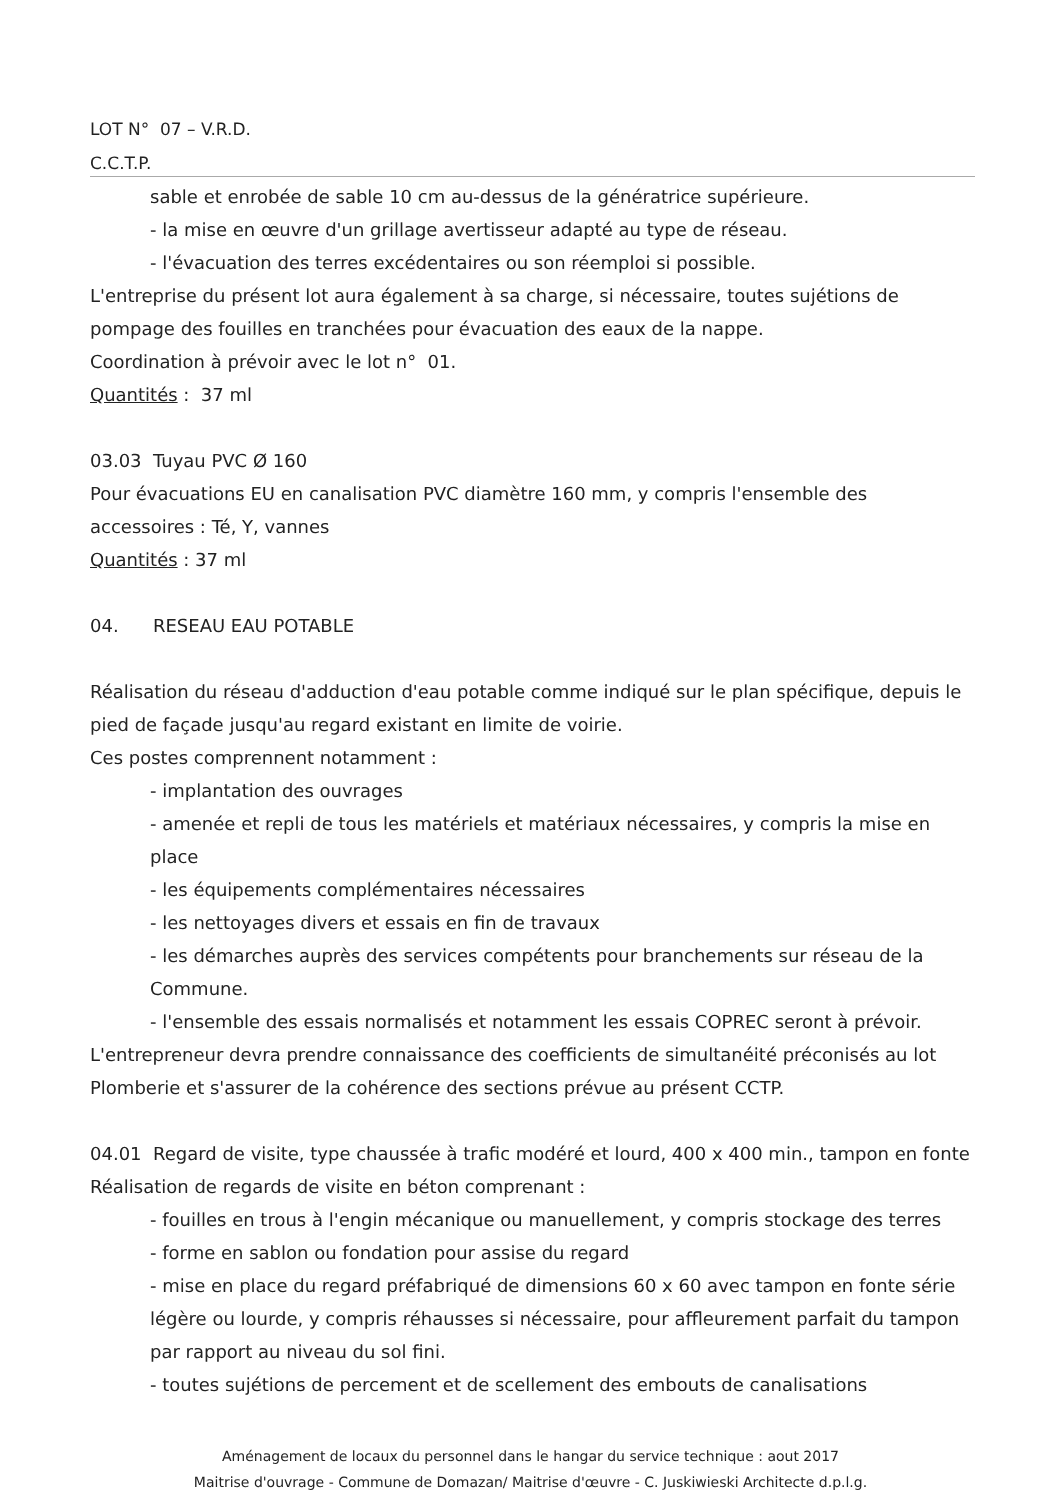LOT N° 07 – V.R.D.
C.C.T.P.
sable et enrobée de sable 10 cm au-dessus de la génératrice supérieure.
- la mise en œuvre d'un grillage avertisseur adapté au type de réseau.
- l'évacuation des terres excédentaires ou son réemploi si possible.
L'entreprise du présent lot aura également à sa charge, si nécessaire, toutes sujétions de pompage des fouilles en tranchées pour évacuation des eaux de la nappe.
Coordination à prévoir avec le lot n° 01.
Quantités : 37 ml
03.03 Tuyau PVC Ø 160
Pour évacuations EU en canalisation PVC diamètre 160 mm, y compris l'ensemble des accessoires : Té, Y, vannes
Quantités : 37 ml
04. RESEAU EAU POTABLE
Réalisation du réseau d'adduction d'eau potable comme indiqué sur le plan spécifique, depuis le pied de façade jusqu'au regard existant en limite de voirie.
Ces postes comprennent notamment :
- implantation des ouvrages
- amenée et repli de tous les matériels et matériaux nécessaires, y compris la mise en place
- les équipements complémentaires nécessaires
- les nettoyages divers et essais en fin de travaux
- les démarches auprès des services compétents pour branchements sur réseau de la Commune.
- l'ensemble des essais normalisés et notamment les essais COPREC seront à prévoir.
L'entrepreneur devra prendre connaissance des coefficients de simultanéité préconisés au lot Plomberie et s'assurer de la cohérence des sections prévue au présent CCTP.
04.01 Regard de visite, type chaussée à trafic modéré et lourd, 400 x 400 min., tampon en fonte
Réalisation de regards de visite en béton comprenant :
- fouilles en trous à l'engin mécanique ou manuellement, y compris stockage des terres
- forme en sablon ou fondation pour assise du regard
- mise en place du regard préfabriqué de dimensions 60 x 60 avec tampon en fonte série légère ou lourde, y compris réhausses si nécessaire, pour affleurement parfait du tampon par rapport au niveau du sol fini.
- toutes sujétions de percement et de scellement des embouts de canalisations
Aménagement de locaux du personnel dans le hangar du service technique : aout 2017
Maitrise d'ouvrage - Commune de Domazan/ Maitrise d'œuvre - C. Juskiwieski Architecte d.p.l.g.